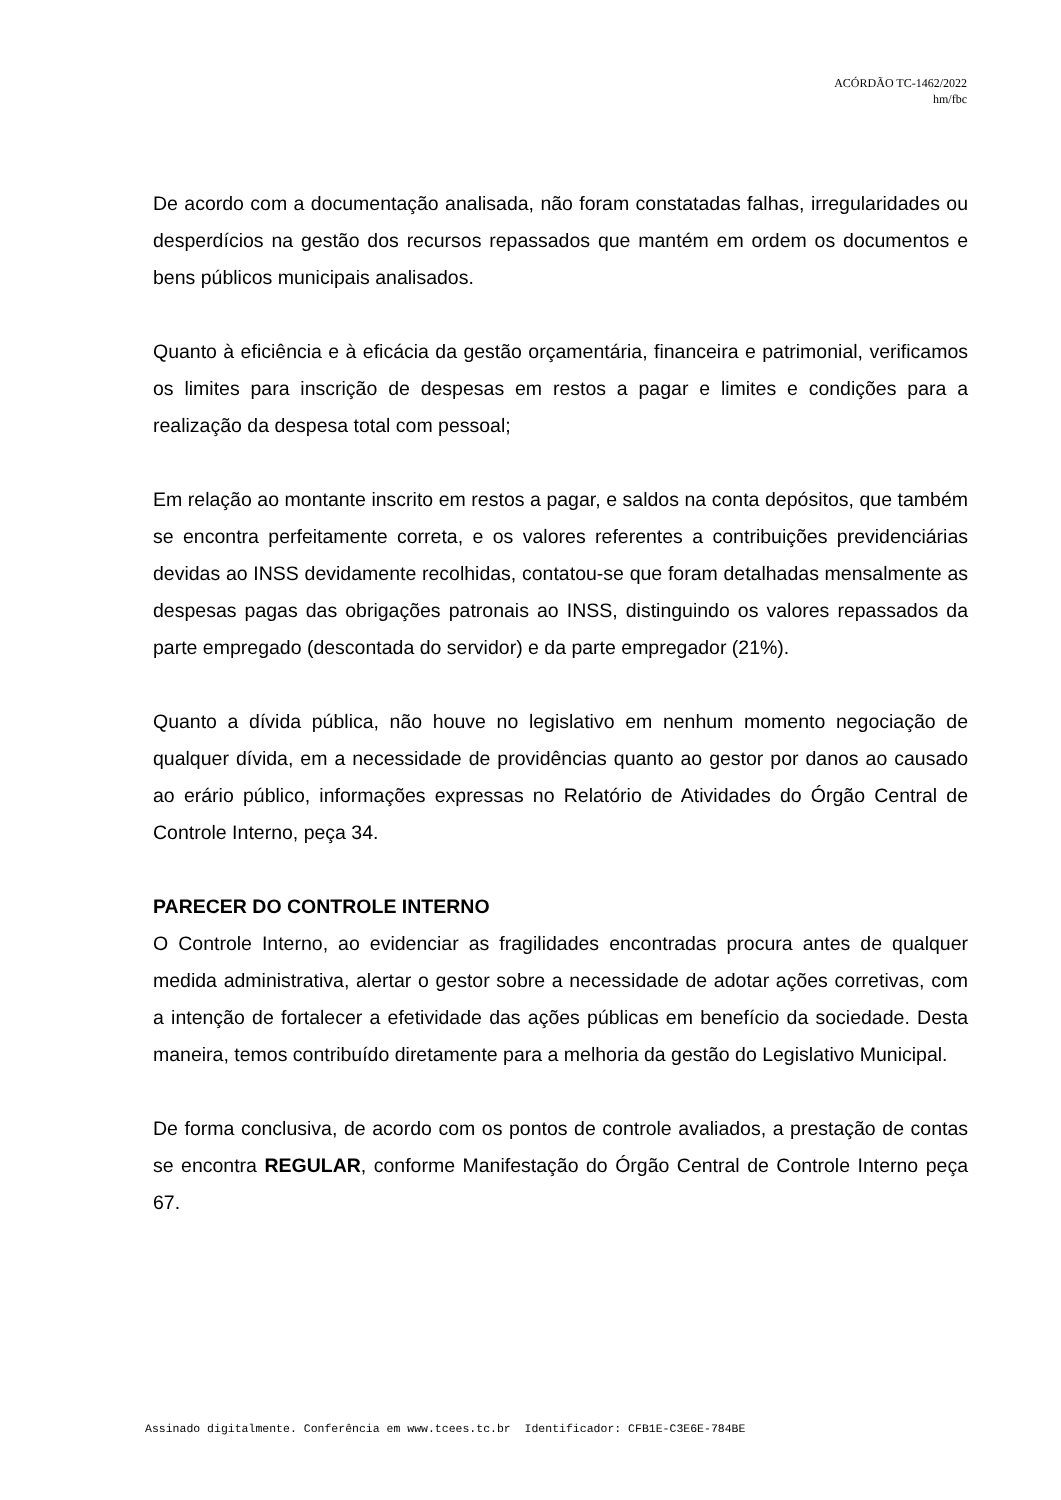ACÓRDÃO TC-1462/2022
hm/fbc
De acordo com a documentação analisada, não foram constatadas falhas, irregularidades ou desperdícios na gestão dos recursos repassados que mantém em ordem os documentos e bens públicos municipais analisados.
Quanto à eficiência e à eficácia da gestão orçamentária, financeira e patrimonial, verificamos os limites para inscrição de despesas em restos a pagar e limites e condições para a realização da despesa total com pessoal;
Em relação ao montante inscrito em restos a pagar, e saldos na conta depósitos, que também se encontra perfeitamente correta, e os valores referentes a contribuições previdenciárias devidas ao INSS devidamente recolhidas, contatou-se que foram detalhadas mensalmente as despesas pagas das obrigações patronais ao INSS, distinguindo os valores repassados da parte empregado (descontada do servidor) e da parte empregador (21%).
Quanto a dívida pública, não houve no legislativo em nenhum momento negociação de qualquer dívida, em a necessidade de providências quanto ao gestor por danos ao causado ao erário público, informações expressas no Relatório de Atividades do Órgão Central de Controle Interno, peça 34.
PARECER DO CONTROLE INTERNO
O Controle Interno, ao evidenciar as fragilidades encontradas procura antes de qualquer medida administrativa, alertar o gestor sobre a necessidade de adotar ações corretivas, com a intenção de fortalecer a efetividade das ações públicas em benefício da sociedade. Desta maneira, temos contribuído diretamente para a melhoria da gestão do Legislativo Municipal.
De forma conclusiva, de acordo com os pontos de controle avaliados, a prestação de contas se encontra REGULAR, conforme Manifestação do Órgão Central de Controle Interno peça 67.
Assinado digitalmente. Conferência em www.tcees.tc.br Identificador: CFB1E-C3E6E-784BE